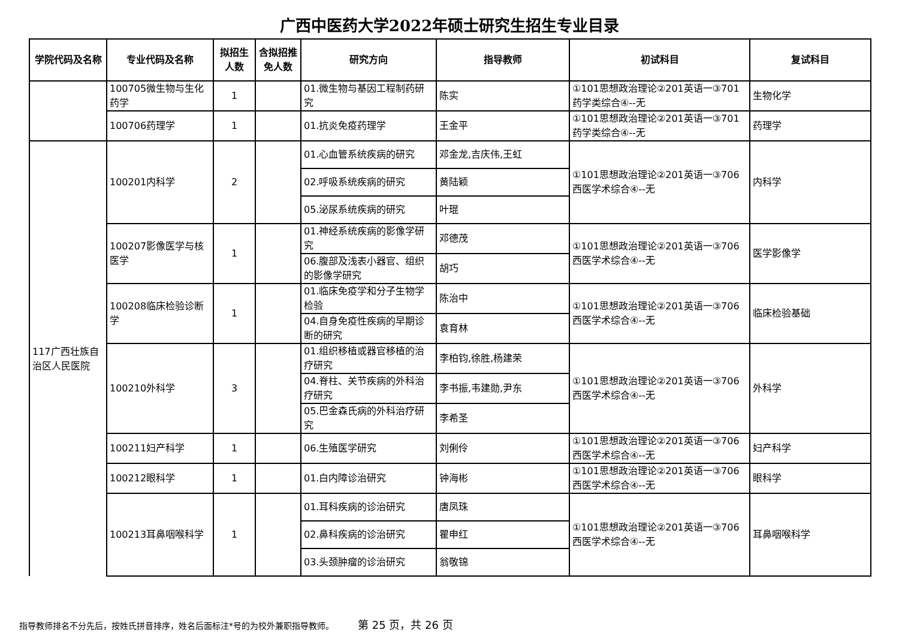广西中医药大学2022年硕士研究生招生专业目录
| 学院代码及名称 | 专业代码及名称 | 拟招生人数 | 含拟招推免人数 | 研究方向 | 指导教师 | 初试科目 | 复试科目 |
| --- | --- | --- | --- | --- | --- | --- | --- |
| | 100705微生物与生化药学 | 1 | | 01.微生物与基因工程制药研究 | 陈实 | ①101思想政治理论②201英语一③701药学类综合④--无 | 生物化学 |
| | 100706药理学 | 1 | | 01.抗炎免疫药理学 | 王金平 | ①101思想政治理论②201英语一③701药学类综合④--无 | 药理学 |
| 117广西壮族自治区人民医院 | 100201内科学 | 2 | | 01.心血管系统疾病的研究 | 邓金龙,吉庆伟,王虹 | ①101思想政治理论②201英语一③706西医学术综合④--无 | 内科学 |
| | | | | 02.呼吸系统疾病的研究 | 黄陆颖 | | |
| | | | | 05.泌尿系统疾病的研究 | 叶琨 | | |
| | 100207影像医学与核医学 | 1 | | 01.神经系统疾病的影像学研究 | 邓德茂 | ①101思想政治理论②201英语一③706西医学术综合④--无 | 医学影像学 |
| | | | | 06.腹部及浅表小器官、组织的影像学研究 | 胡巧 | | |
| | 100208临床检验诊断学 | 1 | | 01.临床免疫学和分子生物学检验 | 陈治中 | ①101思想政治理论②201英语一③706西医学术综合④--无 | 临床检验基础 |
| | | | | 04.自身免疫性疾病的早期诊断的研究 | 袁育林 | | |
| | 100210外科学 | 3 | | 01.组织移植或器官移植的治疗研究 | 李柏钧,徐胜,杨建荣 | ①101思想政治理论②201英语一③706西医学术综合④--无 | 外科学 |
| | | | | 04.脊柱、关节疾病的外科治疗研究 | 李书振,韦建勋,尹东 | | |
| | | | | 05.巴金森氏病的外科治疗研究 | 李希圣 | | |
| | 100211妇产科学 | 1 | | 06.生殖医学研究 | 刘俐伶 | ①101思想政治理论②201英语一③706西医学术综合④--无 | 妇产科学 |
| | 100212眼科学 | 1 | | 01.白内障诊治研究 | 钟海彬 | ①101思想政治理论②201英语一③706西医学术综合④--无 | 眼科学 |
| | 100213耳鼻咽喉科学 | 1 | | 01.耳科疾病的诊治研究 | 唐凤珠 | ①101思想政治理论②201英语一③706西医学术综合④--无 | 耳鼻咽喉科学 |
| | | | | 02.鼻科疾病的诊治研究 | 瞿申红 | | |
| | | | | 03.头颈肿瘤的诊治研究 | 翁敬锦 | | |
指导教师排名不分先后，按姓氏拼音排序，姓名后面标注*号的为校外兼职指导教师。 第 25 页，共 26 页